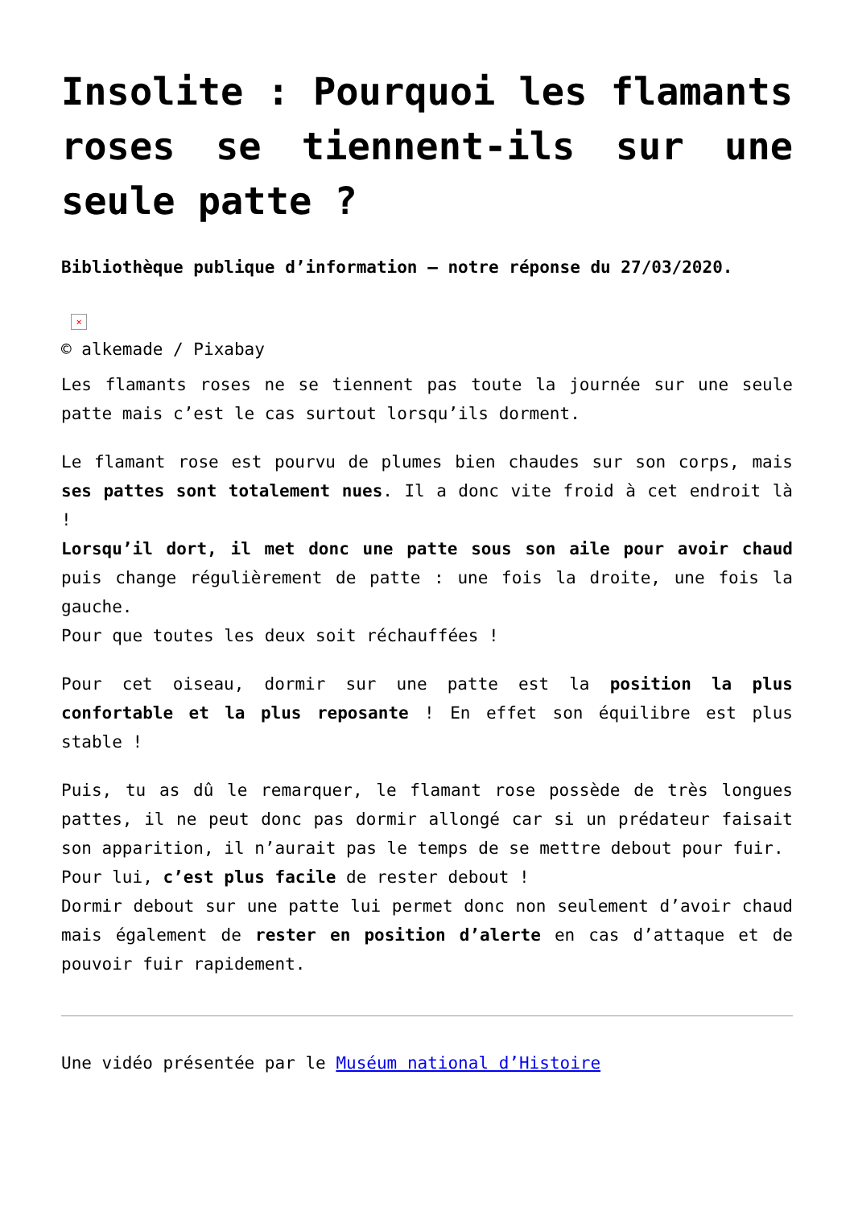Insolite : Pourquoi les flamants roses se tiennent-ils sur une seule patte ?
Bibliothèque publique d’information — notre réponse du 27/03/2020.
×
© alkemade / Pixabay
Les flamants roses ne se tiennent pas toute la journée sur une seule patte mais c’est le cas surtout lorsqu’ils dorment.
Le flamant rose est pourvu de plumes bien chaudes sur son corps, mais ses pattes sont totalement nues. Il a donc vite froid à cet endroit là !
Lorsqu’il dort, il met donc une patte sous son aile pour avoir chaud puis change régulièrement de patte : une fois la droite, une fois la gauche.
Pour que toutes les deux soit réchauffées !
Pour cet oiseau, dormir sur une patte est la position la plus confortable et la plus reposante ! En effet son équilibre est plus stable !
Puis, tu as dû le remarquer, le flamant rose possède de très longues pattes, il ne peut donc pas dormir allongé car si un prédateur faisait son apparition, il n’aurait pas le temps de se mettre debout pour fuir.
Pour lui, c’est plus facile de rester debout !
Dormir debout sur une patte lui permet donc non seulement d’avoir chaud mais également de rester en position d’alerte en cas d’attaque et de pouvoir fuir rapidement.
Une vidéo présentée par le Muséum national d’Histoire